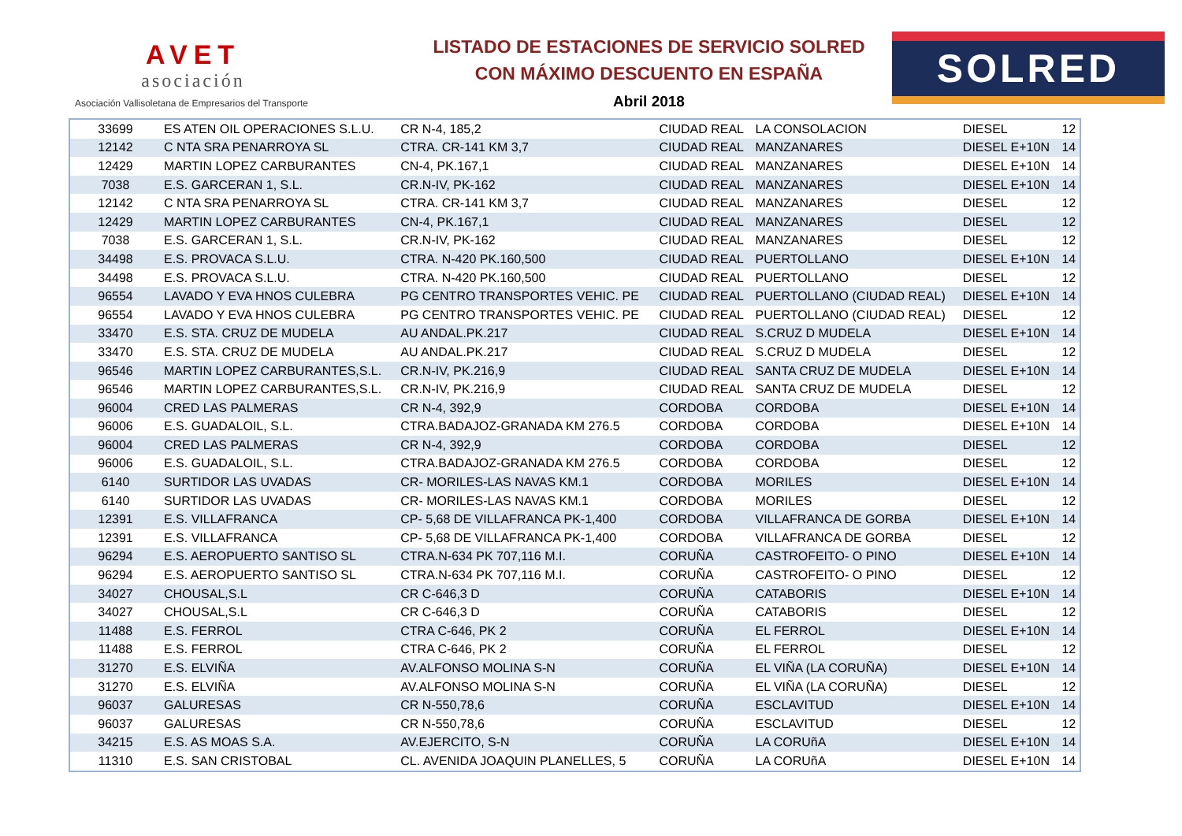AVET
asociación
Asociación Vallisoletana de Empresarios del Transporte
LISTADO DE ESTACIONES DE SERVICIO SOLRED
CON MÁXIMO DESCUENTO EN ESPAÑA
Abril 2018
SOLRED
| 33699 | ES ATEN OIL OPERACIONES S.L.U. | CR N-4, 185,2 | CIUDAD REAL | LA CONSOLACION | DIESEL | 12 |
| 12142 | C NTA SRA PENARROYA SL | CTRA. CR-141 KM 3,7 | CIUDAD REAL | MANZANARES | DIESEL E+10N | 14 |
| 12429 | MARTIN LOPEZ CARBURANTES | CN-4, PK.167,1 | CIUDAD REAL | MANZANARES | DIESEL E+10N | 14 |
| 7038 | E.S. GARCERAN 1, S.L. | CR.N-IV, PK-162 | CIUDAD REAL | MANZANARES | DIESEL E+10N | 14 |
| 12142 | C NTA SRA PENARROYA SL | CTRA. CR-141 KM 3,7 | CIUDAD REAL | MANZANARES | DIESEL | 12 |
| 12429 | MARTIN LOPEZ CARBURANTES | CN-4, PK.167,1 | CIUDAD REAL | MANZANARES | DIESEL | 12 |
| 7038 | E.S. GARCERAN 1, S.L. | CR.N-IV, PK-162 | CIUDAD REAL | MANZANARES | DIESEL | 12 |
| 34498 | E.S. PROVACA S.L.U. | CTRA. N-420 PK.160,500 | CIUDAD REAL | PUERTOLLANO | DIESEL E+10N | 14 |
| 34498 | E.S. PROVACA S.L.U. | CTRA. N-420 PK.160,500 | CIUDAD REAL | PUERTOLLANO | DIESEL | 12 |
| 96554 | LAVADO Y EVA HNOS CULEBRA | PG CENTRO TRANSPORTES VEHIC. PE | CIUDAD REAL | PUERTOLLANO (CIUDAD REAL) | DIESEL E+10N | 14 |
| 96554 | LAVADO Y EVA HNOS CULEBRA | PG CENTRO TRANSPORTES VEHIC. PE | CIUDAD REAL | PUERTOLLANO (CIUDAD REAL) | DIESEL | 12 |
| 33470 | E.S. STA. CRUZ DE MUDELA | AU ANDAL.PK.217 | CIUDAD REAL | S.CRUZ D MUDELA | DIESEL E+10N | 14 |
| 33470 | E.S. STA. CRUZ DE MUDELA | AU ANDAL.PK.217 | CIUDAD REAL | S.CRUZ D MUDELA | DIESEL | 12 |
| 96546 | MARTIN LOPEZ CARBURANTES,S.L. | CR.N-IV, PK.216,9 | CIUDAD REAL | SANTA CRUZ DE MUDELA | DIESEL E+10N | 14 |
| 96546 | MARTIN LOPEZ CARBURANTES,S.L. | CR.N-IV, PK.216,9 | CIUDAD REAL | SANTA CRUZ DE MUDELA | DIESEL | 12 |
| 96004 | CRED LAS PALMERAS | CR N-4, 392,9 | CORDOBA | CORDOBA | DIESEL E+10N | 14 |
| 96006 | E.S. GUADALOIL, S.L. | CTRA.BADAJOZ-GRANADA KM 276.5 | CORDOBA | CORDOBA | DIESEL E+10N | 14 |
| 96004 | CRED LAS PALMERAS | CR N-4, 392,9 | CORDOBA | CORDOBA | DIESEL | 12 |
| 96006 | E.S. GUADALOIL, S.L. | CTRA.BADAJOZ-GRANADA KM 276.5 | CORDOBA | CORDOBA | DIESEL | 12 |
| 6140 | SURTIDOR LAS UVADAS | CR- MORILES-LAS NAVAS KM.1 | CORDOBA | MORILES | DIESEL E+10N | 14 |
| 6140 | SURTIDOR LAS UVADAS | CR- MORILES-LAS NAVAS KM.1 | CORDOBA | MORILES | DIESEL | 12 |
| 12391 | E.S. VILLAFRANCA | CP- 5,68 DE VILLAFRANCA PK-1,400 | CORDOBA | VILLAFRANCA DE GORBA | DIESEL E+10N | 14 |
| 12391 | E.S. VILLAFRANCA | CP- 5,68 DE VILLAFRANCA PK-1,400 | CORDOBA | VILLAFRANCA DE GORBA | DIESEL | 12 |
| 96294 | E.S. AEROPUERTO SANTISO SL | CTRA.N-634 PK 707,116 M.I. | CORUÑA | CASTROFEITO- O PINO | DIESEL E+10N | 14 |
| 96294 | E.S. AEROPUERTO SANTISO SL | CTRA.N-634 PK 707,116 M.I. | CORUÑA | CASTROFEITO- O PINO | DIESEL | 12 |
| 34027 | CHOUSAL,S.L | CR C-646,3 D | CORUÑA | CATABORIS | DIESEL E+10N | 14 |
| 34027 | CHOUSAL,S.L | CR C-646,3 D | CORUÑA | CATABORIS | DIESEL | 12 |
| 11488 | E.S. FERROL | CTRA C-646, PK 2 | CORUÑA | EL FERROL | DIESEL E+10N | 14 |
| 11488 | E.S. FERROL | CTRA C-646, PK 2 | CORUÑA | EL FERROL | DIESEL | 12 |
| 31270 | E.S. ELVIÑA | AV.ALFONSO MOLINA S-N | CORUÑA | EL VIÑA (LA CORUÑA) | DIESEL E+10N | 14 |
| 31270 | E.S. ELVIÑA | AV.ALFONSO MOLINA S-N | CORUÑA | EL VIÑA (LA CORUÑA) | DIESEL | 12 |
| 96037 | GALURESAS | CR N-550,78,6 | CORUÑA | ESCLAVITUD | DIESEL E+10N | 14 |
| 96037 | GALURESAS | CR N-550,78,6 | CORUÑA | ESCLAVITUD | DIESEL | 12 |
| 34215 | E.S. AS MOAS S.A. | AV.EJERCITO, S-N | CORUÑA | LA CORUñA | DIESEL E+10N | 14 |
| 11310 | E.S. SAN CRISTOBAL | CL. AVENIDA JOAQUIN PLANELLES, 5 | CORUÑA | LA CORUñA | DIESEL E+10N | 14 |